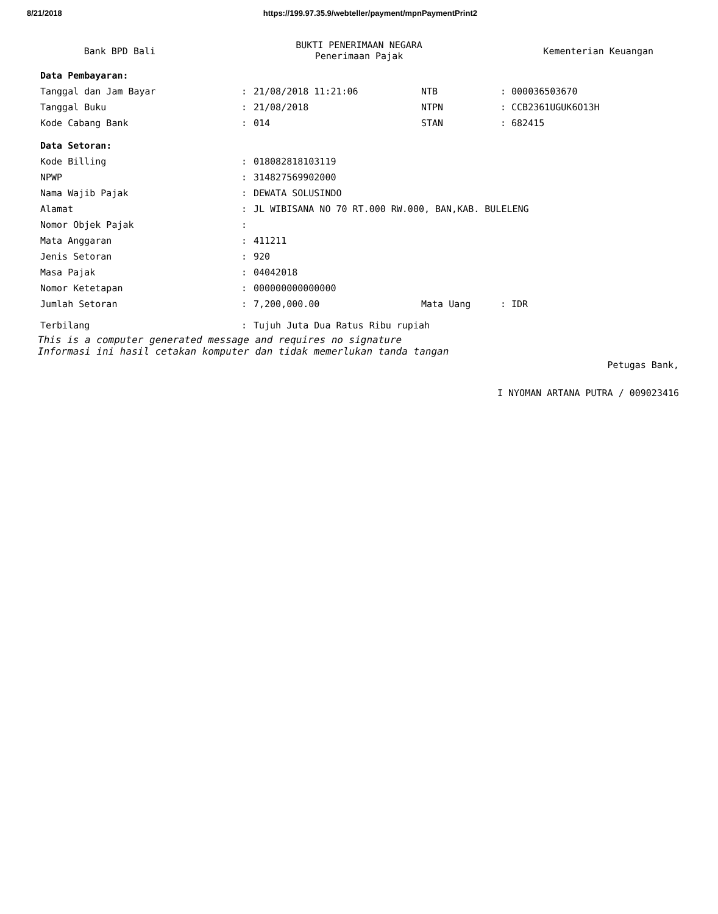8/21/2018 https://199.97.35.9/webteller/payment/mpnPaymentPrint2
Bank BPD Bali
BUKTI PENERIMAAN NEGARA
Penerimaan Pajak
Kementerian Keuangan
| Data Pembayaran: | | | | |
| Tanggal dan Jam Bayar | : | 21/08/2018 11:21:06 | NTB | : 000036503670 |
| Tanggal Buku | : | 21/08/2018 | NTPN | : CCB2361UGUK6O13H |
| Kode Cabang Bank | : | 014 | STAN | : 682415 |
| Data Setoran: | | | | |
| Kode Billing | : | 018082818103119 | | |
| NPWP | : | 314827569902000 | | |
| Nama Wajib Pajak | : | DEWATA SOLUSINDO | | |
| Alamat | : | JL WIBISANA NO 70 RT.000 RW.000, BAN,KAB. BULELENG | | |
| Nomor Objek Pajak | : | | | |
| Mata Anggaran | : | 411211 | | |
| Jenis Setoran | : | 920 | | |
| Masa Pajak | : | 04042018 | | |
| Nomor Ketetapan | : | 000000000000000 | | |
| Jumlah Setoran | : | 7,200,000.00 | Mata Uang | : IDR |
| Terbilang | : | Tujuh Juta Dua Ratus Ribu rupiah | | |
This is a computer generated message and requires no signature
Informasi ini hasil cetakan komputer dan tidak memerlukan tanda tangan
Petugas Bank,
I NYOMAN ARTANA PUTRA / 009023416